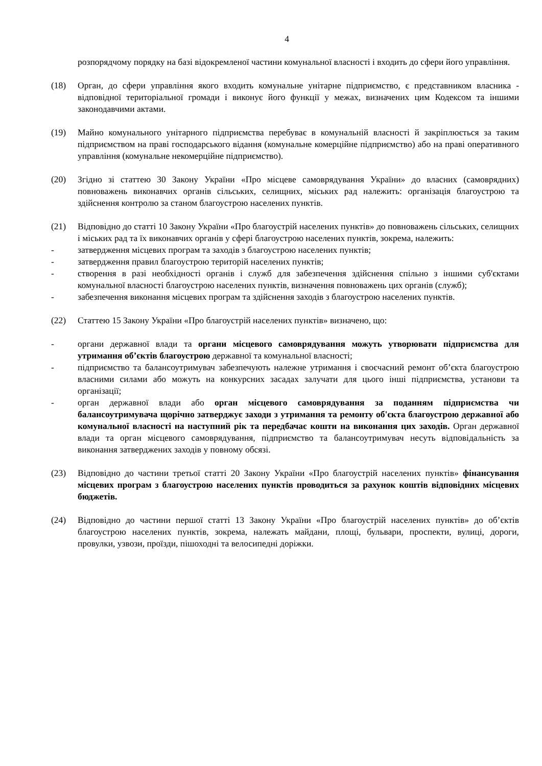4
розпорядчому порядку на базі відокремленої частини комунальної власності і входить до сфери його управління.
(18) Орган, до сфери управління якого входить комунальне унітарне підприємство, є представником власника - відповідної територіальної громади і виконує його функції у межах, визначених цим Кодексом та іншими законодавчими актами.
(19) Майно комунального унітарного підприємства перебуває в комунальній власності й закріплюється за таким підприємством на праві господарського відання (комунальне комерційне підприємство) або на праві оперативного управління (комунальне некомерційне підприємство).
(20) Згідно зі статтею 30 Закону України «Про місцеве самоврядування України» до власних (самоврядних) повноважень виконавчих органів сільських, селищних, міських рад належить: організація благоустрою та здійснення контролю за станом благоустрою населених пунктів.
(21) Відповідно до статті 10 Закону України «Про благоустрій населених пунктів» до повноважень сільських, селищних і міських рад та їх виконавчих органів у сфері благоустрою населених пунктів, зокрема, належить:
- затвердження місцевих програм та заходів з благоустрою населених пунктів;
- затвердження правил благоустрою територій населених пунктів;
- створення в разі необхідності органів і служб для забезпечення здійснення спільно з іншими суб'єктами комунальної власності благоустрою населених пунктів, визначення повноважень цих органів (служб);
- забезпечення виконання місцевих програм та здійснення заходів з благоустрою населених пунктів.
(22) Статтею 15 Закону України «Про благоустрій населених пунктів» визначено, що:
- органи державної влади та органи місцевого самоврядування можуть утворювати підприємства для утримання об’єктів благоустрою державної та комунальної власності;
- підприємство та балансоутримувач забезпечують належне утримання і своєчасний ремонт об’єкта благоустрою власними силами або можуть на конкурсних засадах залучати для цього інші підприємства, установи та організації;
- орган державної влади або орган місцевого самоврядування за поданням підприємства чи балансоутримувача щорічно затверджує заходи з утримання та ремонту об'єкта благоустрою державної або комунальної власності на наступний рік та передбачає кошти на виконання цих заходів. Орган державної влади та орган місцевого самоврядування, підприємство та балансоутримувач несуть відповідальність за виконання затверджених заходів у повному обсязі.
(23) Відповідно до частини третьої статті 20 Закону України «Про благоустрій населених пунктів» фінансування місцевих програм з благоустрою населених пунктів проводиться за рахунок коштів відповідних місцевих бюджетів.
(24) Відповідно до частини першої статті 13 Закону України «Про благоустрій населених пунктів» до об’єктів благоустрою населених пунктів, зокрема, належать майдани, площі, бульвари, проспекти, вулиці, дороги, провулки, узвози, проїзди, пішоходні та велосипедні доріжки.